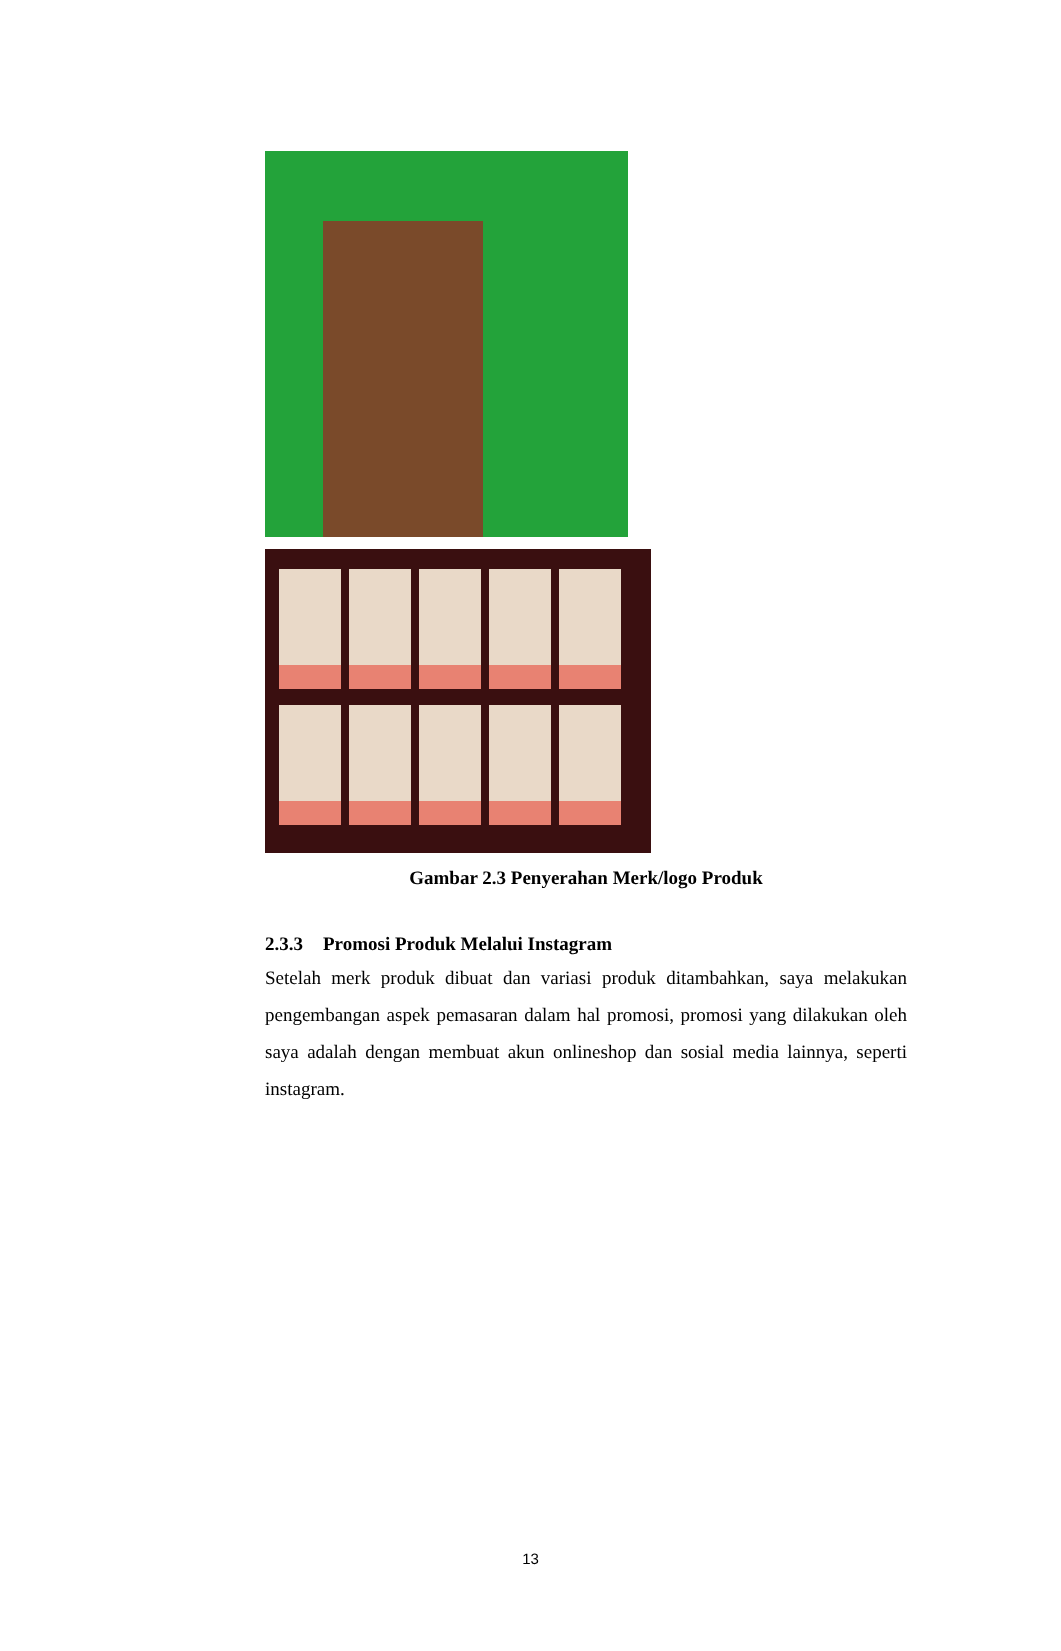Gambar 2.3 Penyerahan Merk/logo Produk
2.3.3 Promosi Produk Melalui Instagram
Setelah merk produk dibuat dan variasi produk ditambahkan, saya melakukan pengembangan aspek pemasaran dalam hal promosi, promosi yang dilakukan oleh saya adalah dengan membuat akun onlineshop dan sosial media lainnya, seperti instagram.
13